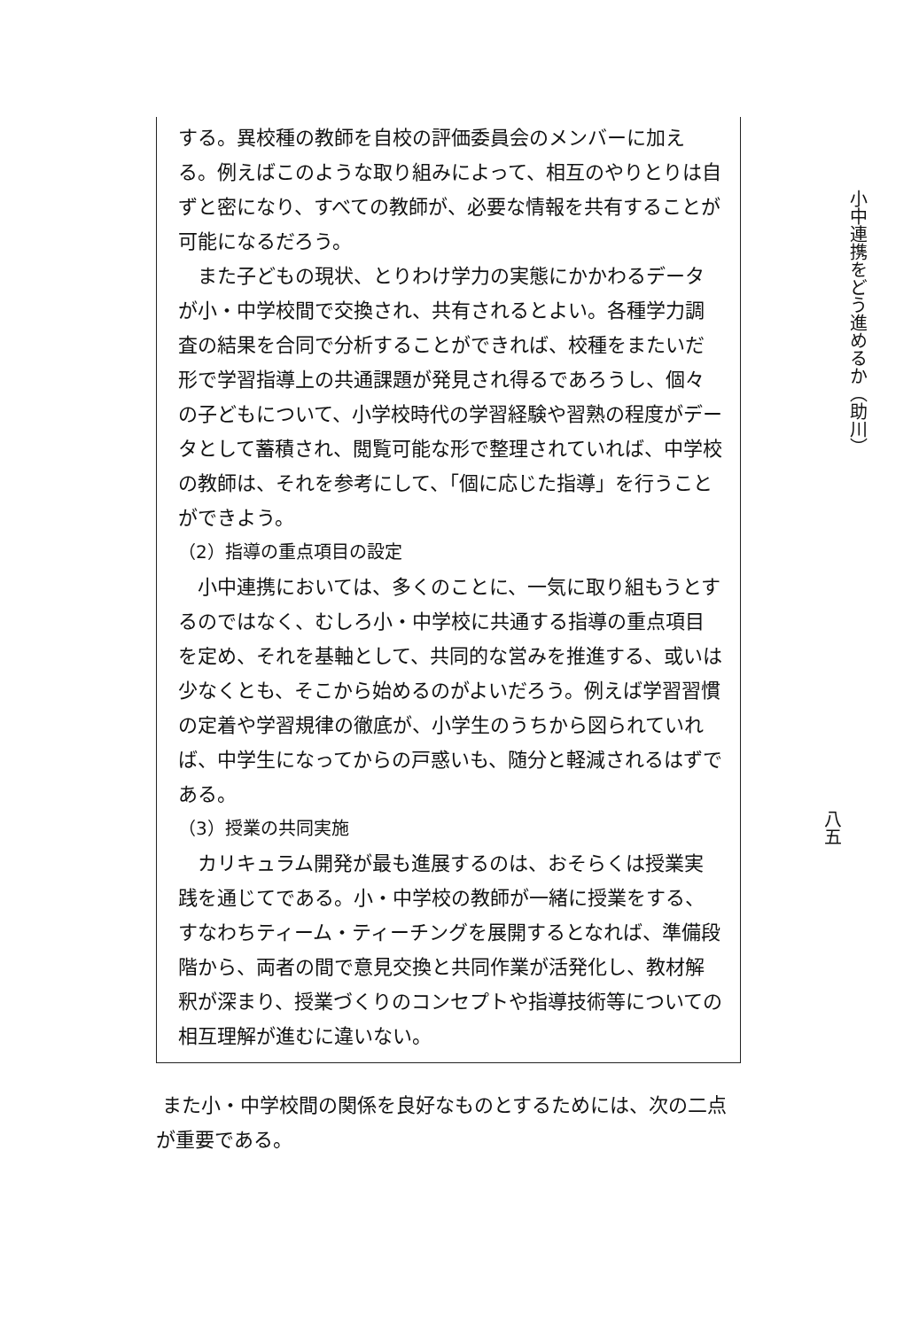する。異校種の教師を自校の評価委員会のメンバーに加える。例えばこのような取り組みによって、相互のやりとりは自ずと密になり、すべての教師が、必要な情報を共有することが可能になるだろう。
また子どもの現状、とりわけ学力の実態にかかわるデータが小・中学校間で交換され、共有されるとよい。各種学力調査の結果を合同で分析することができれば、校種をまたいだ形で学習指導上の共通課題が発見され得るであろうし、個々の子どもについて、小学校時代の学習経験や習熟の程度がデータとして蓄積され、閲覧可能な形で整理されていれば、中学校の教師は、それを参考にして、「個に応じた指導」を行うことができよう。
（2）指導の重点項目の設定
小中連携においては、多くのことに、一気に取り組もうとするのではなく、むしろ小・中学校に共通する指導の重点項目を定め、それを基軸として、共同的な営みを推進する、或いは少なくとも、そこから始めるのがよいだろう。例えば学習習慣の定着や学習規律の徹底が、小学生のうちから図られていれば、中学生になってからの戸惑いも、随分と軽減されるはずである。
（3）授業の共同実施
カリキュラム開発が最も進展するのは、おそらくは授業実践を通じてである。小・中学校の教師が一緒に授業をする、すなわちティーム・ティーチングを展開するとなれば、準備段階から、両者の間で意見交換と共同作業が活発化し、教材解釈が深まり、授業づくりのコンセプトや指導技術等についての相互理解が進むに違いない。
また小・中学校間の関係を良好なものとするためには、次の二点が重要である。
小中連携をどう進めるか（助川）
八五